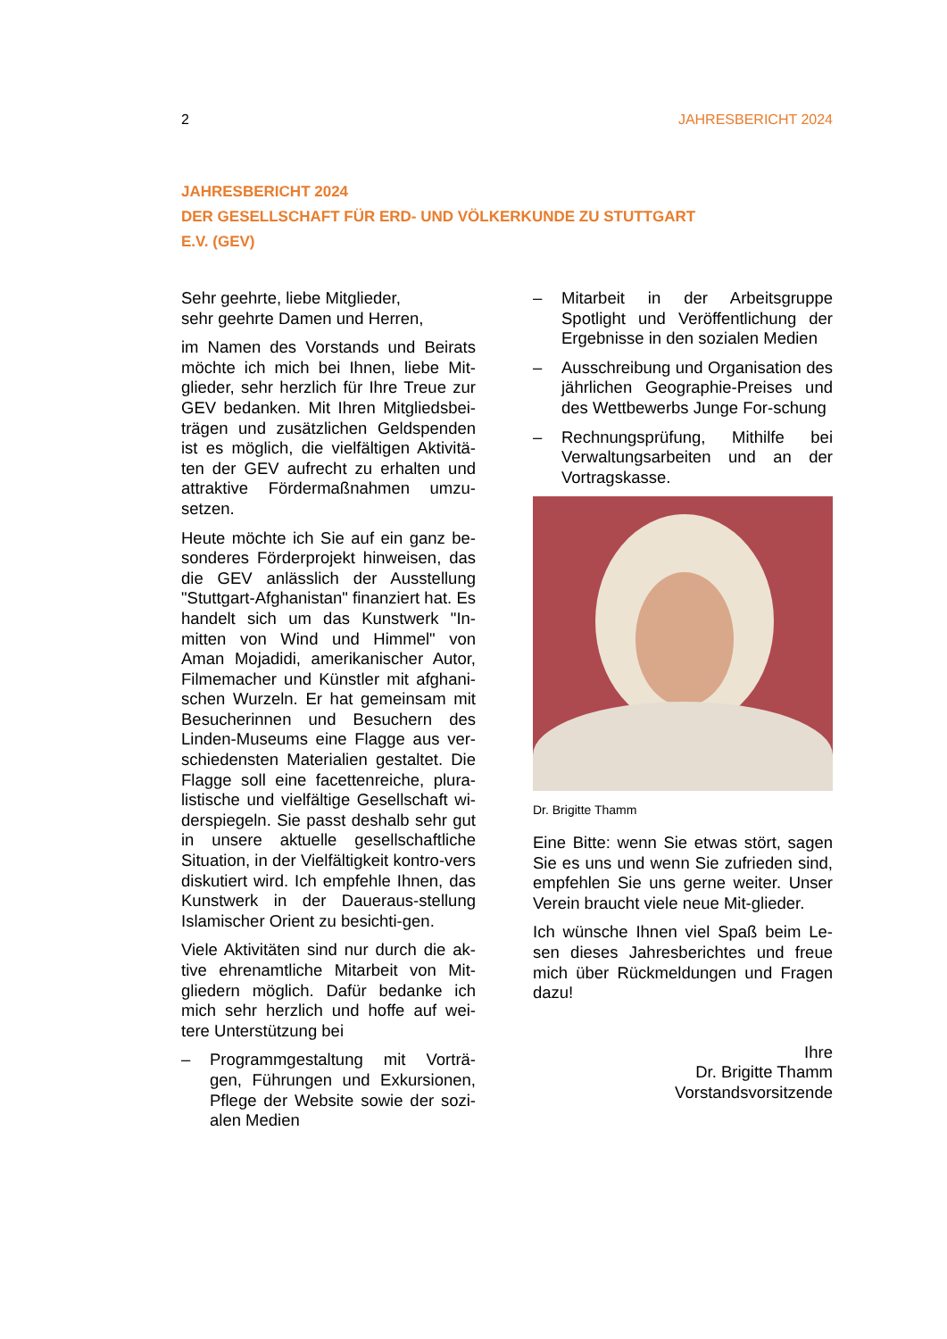2 JAHRESBERICHT 2024
JAHRESBERICHT 2024
DER GESELLSCHAFT FÜR ERD- UND VÖLKERKUNDE ZU STUTTGART
E.V. (GEV)
Sehr geehrte, liebe Mitglieder,
sehr geehrte Damen und Herren,
im Namen des Vorstands und Beirats möchte ich mich bei Ihnen, liebe Mit-glieder, sehr herzlich für Ihre Treue zur GEV bedanken. Mit Ihren Mitgliedsbei-trägen und zusätzlichen Geldspenden ist es möglich, die vielfältigen Aktivitä-ten der GEV aufrecht zu erhalten und attraktive Fördermaßnahmen umzu-setzen.
Heute möchte ich Sie auf ein ganz be-sonderes Förderprojekt hinweisen, das die GEV anlässlich der Ausstellung "Stuttgart-Afghanistan" finanziert hat. Es handelt sich um das Kunstwerk "In-mitten von Wind und Himmel" von Aman Mojadidi, amerikanischer Autor, Filmemacher und Künstler mit afghani-schen Wurzeln. Er hat gemeinsam mit Besucherinnen und Besuchern des Linden-Museums eine Flagge aus ver-schiedensten Materialien gestaltet. Die Flagge soll eine facettenreiche, plura-listische und vielfältige Gesellschaft wi-derspiegeln. Sie passt deshalb sehr gut in unsere aktuelle gesellschaftliche Situation, in der Vielfältigkeit kontro-vers diskutiert wird. Ich empfehle Ihnen, das Kunstwerk in der Daueraus-stellung Islamischer Orient zu besichti-gen.
Viele Aktivitäten sind nur durch die ak-tive ehrenamtliche Mitarbeit von Mit-gliedern möglich. Dafür bedanke ich mich sehr herzlich und hoffe auf wei-tere Unterstützung bei
– Programmgestaltung mit Vorträ-gen, Führungen und Exkursionen, Pflege der Website sowie der sozi-alen Medien
– Mitarbeit in der Arbeitsgruppe Spotlight und Veröffentlichung der Ergebnisse in den sozialen Medien
– Ausschreibung und Organisation des jährlichen Geographie-Preises und des Wettbewerbs Junge For-schung
– Rechnungsprüfung, Mithilfe bei Verwaltungsarbeiten und an der Vortragskasse.
Dr. Brigitte Thamm
Eine Bitte: wenn Sie etwas stört, sagen Sie es uns und wenn Sie zufrieden sind, empfehlen Sie uns gerne weiter. Unser Verein braucht viele neue Mit-glieder.
Ich wünsche Ihnen viel Spaß beim Le-sen dieses Jahresberichtes und freue mich über Rückmeldungen und Fragen dazu!
Ihre
Dr. Brigitte Thamm
Vorstandsvorsitzende